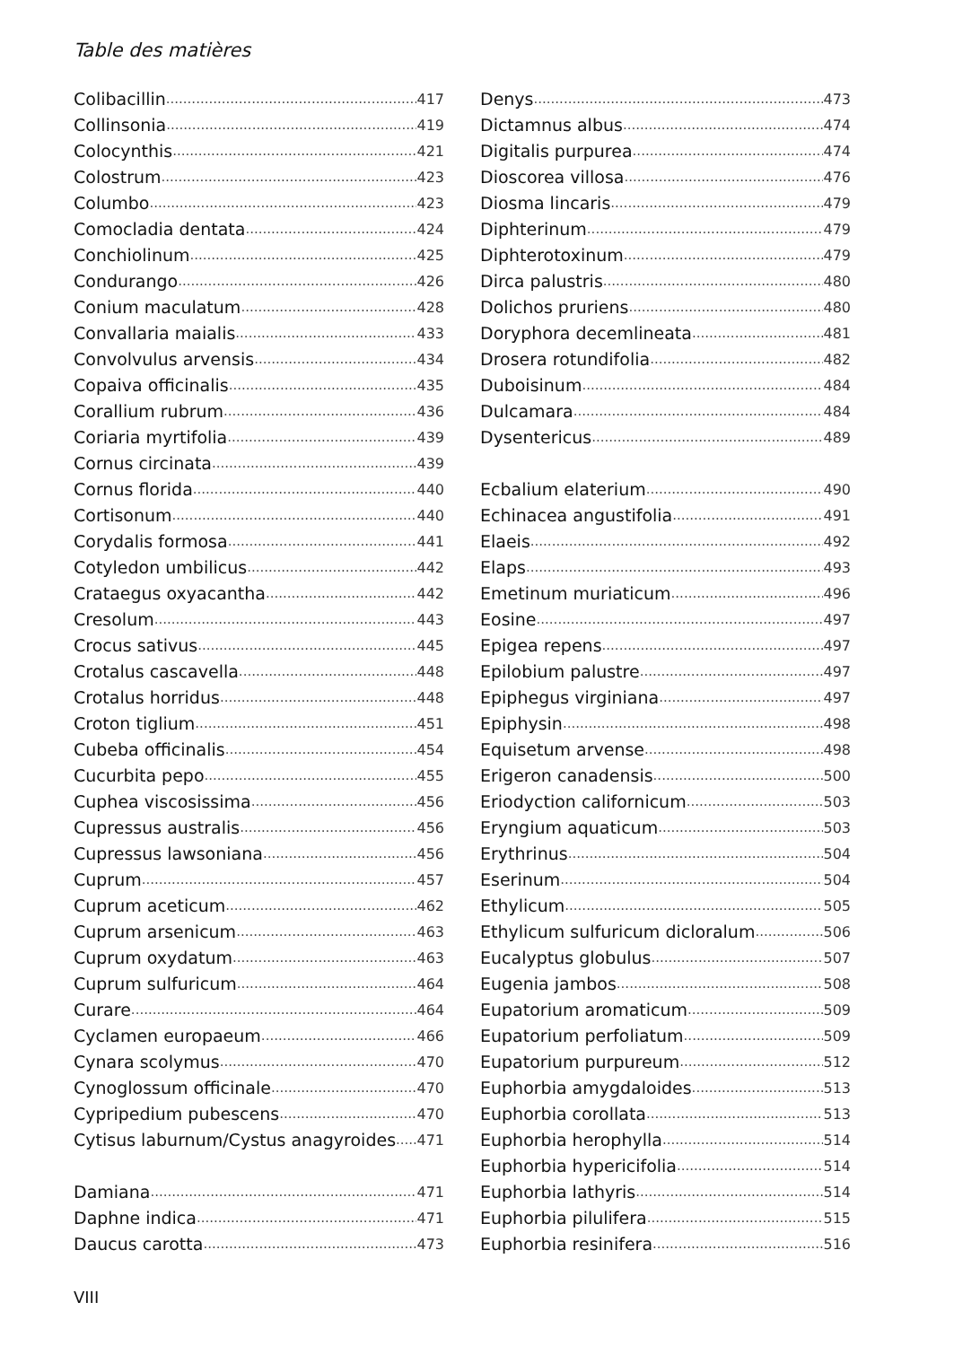Table des matières
Colibacillin 417
Collinsonia 419
Colocynthis 421
Colostrum 423
Columbo 423
Comocladia dentata 424
Conchiolinum 425
Condurango 426
Conium maculatum 428
Convallaria maialis 433
Convolvulus arvensis 434
Copaiva officinalis 435
Corallium rubrum 436
Coriaria myrtifolia 439
Cornus circinata 439
Cornus florida 440
Cortisonum 440
Corydalis formosa 441
Cotyledon umbilicus 442
Crataegus oxyacantha 442
Cresolum 443
Crocus sativus 445
Crotalus cascavella 448
Crotalus horridus 448
Croton tiglium 451
Cubeba officinalis 454
Cucurbita pepo 455
Cuphea viscosissima 456
Cupressus australis 456
Cupressus lawsoniana 456
Cuprum 457
Cuprum aceticum 462
Cuprum arsenicum 463
Cuprum oxydatum 463
Cuprum sulfuricum 464
Curare 464
Cyclamen europaeum 466
Cynara scolymus 470
Cynoglossum officinale 470
Cypripedium pubescens 470
Cytisus laburnum/Cystus anagyroides 471
Damiana 471
Daphne indica 471
Daucus carotta 473
Denys 473
Dictamnus albus 474
Digitalis purpurea 474
Dioscorea villosa 476
Diosma lincaris 479
Diphterinum 479
Diphterotoxinum 479
Dirca palustris 480
Dolichos pruriens 480
Doryphora decemlineata 481
Drosera rotundifolia 482
Duboisinum 484
Dulcamara 484
Dysentericus 489
Ecbalium elaterium 490
Echinacea angustifolia 491
Elaeis 492
Elaps 493
Emetinum muriaticum 496
Eosine 497
Epigea repens 497
Epilobium palustre 497
Epiphegus virginiana 497
Epiphysin 498
Equisetum arvense 498
Erigeron canadensis 500
Eriodyction californicum 503
Eryngium aquaticum 503
Erythrinus 504
Eserinum 504
Ethylicum 505
Ethylicum sulfuricum dicloralum 506
Eucalyptus globulus 507
Eugenia jambos 508
Eupatorium aromaticum 509
Eupatorium perfoliatum 509
Eupatorium purpureum 512
Euphorbia amygdaloides 513
Euphorbia corollata 513
Euphorbia herophylla 514
Euphorbia hypericifolia 514
Euphorbia lathyris 514
Euphorbia pilulifera 515
Euphorbia resinifera 516
VIII